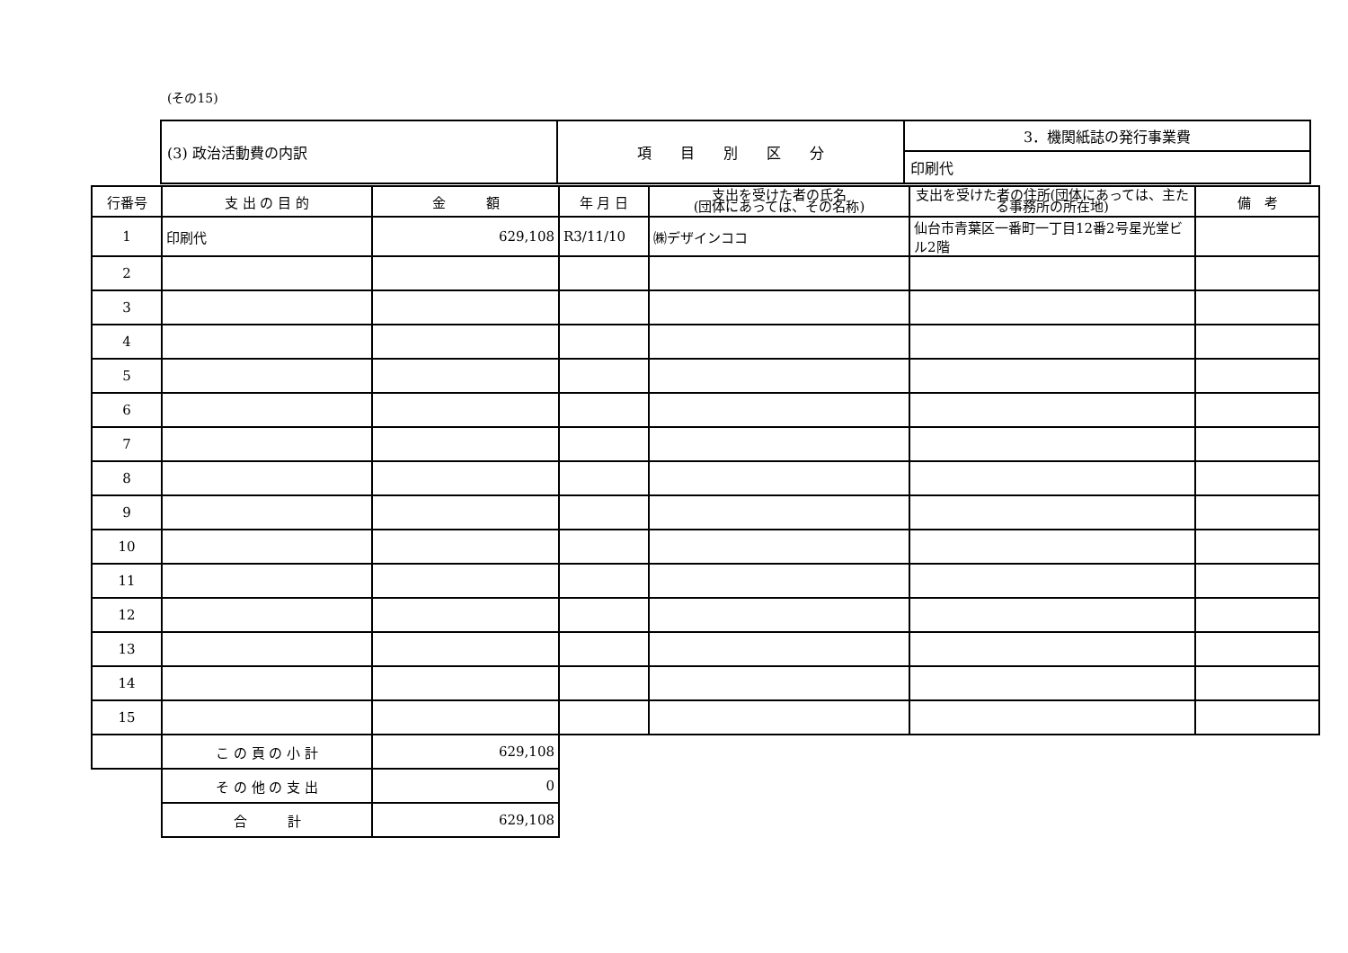(その15)
| (3) 政治活動費の内訳 | 項 目 別 区 分 | 3．機関紙誌の発行事業費 |
| | | 印刷代 |
| 行番号 | 支 出 の 目 的 | 金 額 | 年 月 日 | 支出を受けた者の氏名 (団体にあっては、その名称) | 支出を受けた者の住所(団体にあっては、主たる事務所の所在地) | 備 考 |
| --- | --- | --- | --- | --- | --- | --- |
| 1 | 印刷代 | 629,108 | R3/11/10 | ㈱デザインココ | 仙台市青葉区一番町一丁目12番2号星光堂ビル2階 | |
| 2 | | | | | | |
| 3 | | | | | | |
| 4 | | | | | | |
| 5 | | | | | | |
| 6 | | | | | | |
| 7 | | | | | | |
| 8 | | | | | | |
| 9 | | | | | | |
| 10 | | | | | | |
| 11 | | | | | | |
| 12 | | | | | | |
| 13 | | | | | | |
| 14 | | | | | | |
| 15 | | | | | | |
| | こ の 頁 の 小 計 | 629,108 | | | | |
| | そ の 他 の 支 出 | 0 | | | | |
| | 合 計 | 629,108 | | | | |